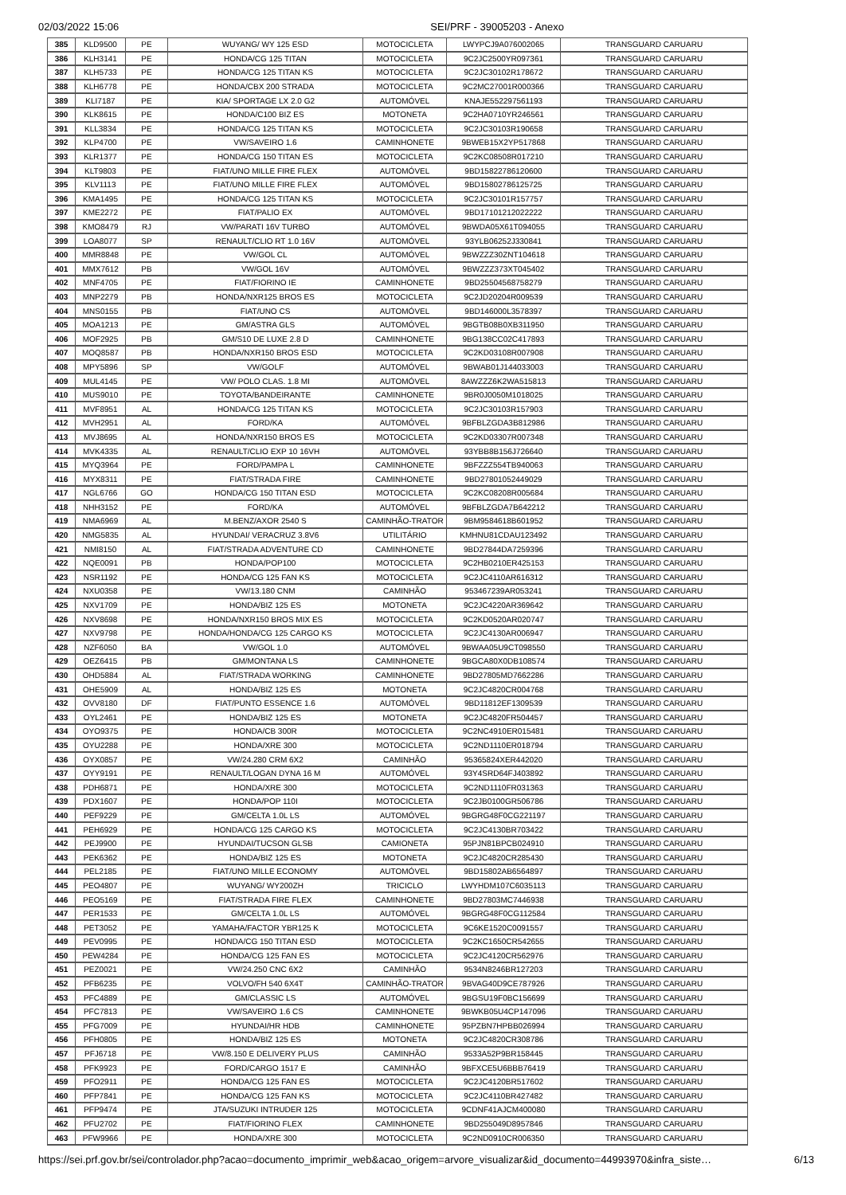02/03/2022 15:06 SEI/PRF - 39005203 - Anexo
| 385 | KLD9500 | PE | WUYANG/ WY 125 ESD | MOTOCICLETA | LWYPCJ9A076002065 | TRANSGUARD CARUARU |
| 386 | KLH3141 | PE | HONDA/CG 125 TITAN | MOTOCICLETA | 9C2JC2500YR097361 | TRANSGUARD CARUARU |
| 387 | KLH5733 | PE | HONDA/CG 125 TITAN KS | MOTOCICLETA | 9C2JC30102R178672 | TRANSGUARD CARUARU |
| 388 | KLH6778 | PE | HONDA/CBX 200 STRADA | MOTOCICLETA | 9C2MC27001R000366 | TRANSGUARD CARUARU |
| 389 | KLI7187 | PE | KIA/ SPORTAGE LX 2.0 G2 | AUTOMÓVEL | KNAJE552297561193 | TRANSGUARD CARUARU |
| 390 | KLK8615 | PE | HONDA/C100 BIZ ES | MOTONETA | 9C2HA0710YR246561 | TRANSGUARD CARUARU |
| 391 | KLL3834 | PE | HONDA/CG 125 TITAN KS | MOTOCICLETA | 9C2JC30103R190658 | TRANSGUARD CARUARU |
| 392 | KLP4700 | PE | VW/SAVEIRO 1.6 | CAMINHONETE | 9BWEB15X2YP517868 | TRANSGUARD CARUARU |
| 393 | KLR1377 | PE | HONDA/CG 150 TITAN ES | MOTOCICLETA | 9C2KC08508R017210 | TRANSGUARD CARUARU |
| 394 | KLT9803 | PE | FIAT/UNO MILLE FIRE FLEX | AUTOMÓVEL | 9BD15822786120600 | TRANSGUARD CARUARU |
| 395 | KLV1113 | PE | FIAT/UNO MILLE FIRE FLEX | AUTOMÓVEL | 9BD15802786125725 | TRANSGUARD CARUARU |
| 396 | KMA1495 | PE | HONDA/CG 125 TITAN KS | MOTOCICLETA | 9C2JC30101R157757 | TRANSGUARD CARUARU |
| 397 | KME2272 | PE | FIAT/PALIO EX | AUTOMÓVEL | 9BD17101212022222 | TRANSGUARD CARUARU |
| 398 | KMO8479 | RJ | VW/PARATI 16V TURBO | AUTOMÓVEL | 9BWDA05X61T094055 | TRANSGUARD CARUARU |
| 399 | LOA8077 | SP | RENAULT/CLIO RT 1.0 16V | AUTOMÓVEL | 93YLB06252J330841 | TRANSGUARD CARUARU |
| 400 | MMR8848 | PE | VW/GOL CL | AUTOMÓVEL | 9BWZZZ30ZNT104618 | TRANSGUARD CARUARU |
| 401 | MMX7612 | PB | VW/GOL 16V | AUTOMÓVEL | 9BWZZZ373XT045402 | TRANSGUARD CARUARU |
| 402 | MNF4705 | PE | FIAT/FIORINO IE | CAMINHONETE | 9BD25504568758279 | TRANSGUARD CARUARU |
| 403 | MNP2279 | PB | HONDA/NXR125 BROS ES | MOTOCICLETA | 9C2JD20204R009539 | TRANSGUARD CARUARU |
| 404 | MNS0155 | PB | FIAT/UNO CS | AUTOMÓVEL | 9BD146000L3578397 | TRANSGUARD CARUARU |
| 405 | MOA1213 | PE | GM/ASTRA GLS | AUTOMÓVEL | 9BGTB08B0XB311950 | TRANSGUARD CARUARU |
| 406 | MOF2925 | PB | GM/S10 DE LUXE 2.8 D | CAMINHONETE | 9BG138CC02C417893 | TRANSGUARD CARUARU |
| 407 | MOQ8587 | PB | HONDA/NXR150 BROS ESD | MOTOCICLETA | 9C2KD03108R007908 | TRANSGUARD CARUARU |
| 408 | MPY5896 | SP | VW/GOLF | AUTOMÓVEL | 9BWAB01J144033003 | TRANSGUARD CARUARU |
| 409 | MUL4145 | PE | VW/ POLO CLAS. 1.8 MI | AUTOMÓVEL | 8AWZZZ6K2WA515813 | TRANSGUARD CARUARU |
| 410 | MUS9010 | PE | TOYOTA/BANDEIRANTE | CAMINHONETE | 9BR0J0050M1018025 | TRANSGUARD CARUARU |
| 411 | MVF8951 | AL | HONDA/CG 125 TITAN KS | MOTOCICLETA | 9C2JC30103R157903 | TRANSGUARD CARUARU |
| 412 | MVH2951 | AL | FORD/KA | AUTOMÓVEL | 9BFBLZGDA3B812986 | TRANSGUARD CARUARU |
| 413 | MVJ8695 | AL | HONDA/NXR150 BROS ES | MOTOCICLETA | 9C2KD03307R007348 | TRANSGUARD CARUARU |
| 414 | MVK4335 | AL | RENAULT/CLIO EXP 10 16VH | AUTOMÓVEL | 93YBB8B156J726640 | TRANSGUARD CARUARU |
| 415 | MYQ3964 | PE | FORD/PAMPA L | CAMINHONETE | 9BFZZZ554TB940063 | TRANSGUARD CARUARU |
| 416 | MYX8311 | PE | FIAT/STRADA FIRE | CAMINHONETE | 9BD27801052449029 | TRANSGUARD CARUARU |
| 417 | NGL6766 | GO | HONDA/CG 150 TITAN ESD | MOTOCICLETA | 9C2KC08208R005684 | TRANSGUARD CARUARU |
| 418 | NHH3152 | PE | FORD/KA | AUTOMÓVEL | 9BFBLZGDA7B642212 | TRANSGUARD CARUARU |
| 419 | NMA6969 | AL | M.BENZ/AXOR 2540 S | CAMINHÃO-TRATOR | 9BM9584618B601952 | TRANSGUARD CARUARU |
| 420 | NMG5835 | AL | HYUNDAI/ VERACRUZ 3.8V6 | UTILITÁRIO | KMHNU81CDAU123492 | TRANSGUARD CARUARU |
| 421 | NMI8150 | AL | FIAT/STRADA ADVENTURE CD | CAMINHONETE | 9BD27844DA7259396 | TRANSGUARD CARUARU |
| 422 | NQE0091 | PB | HONDA/POP100 | MOTOCICLETA | 9C2HB0210ER425153 | TRANSGUARD CARUARU |
| 423 | NSR1192 | PE | HONDA/CG 125 FAN KS | MOTOCICLETA | 9C2JC4110AR616312 | TRANSGUARD CARUARU |
| 424 | NXU0358 | PE | VW/13.180 CNM | CAMINHÃO | 953467239AR053241 | TRANSGUARD CARUARU |
| 425 | NXV1709 | PE | HONDA/BIZ 125 ES | MOTONETA | 9C2JC4220AR369642 | TRANSGUARD CARUARU |
| 426 | NXV8698 | PE | HONDA/NXR150 BROS MIX ES | MOTOCICLETA | 9C2KD0520AR020747 | TRANSGUARD CARUARU |
| 427 | NXV9798 | PE | HONDA/HONDA/CG 125 CARGO KS | MOTOCICLETA | 9C2JC4130AR006947 | TRANSGUARD CARUARU |
| 428 | NZF6050 | BA | VW/GOL 1.0 | AUTOMÓVEL | 9BWAA05U9CT098550 | TRANSGUARD CARUARU |
| 429 | OEZ6415 | PB | GM/MONTANA LS | CAMINHONETE | 9BGCA80X0DB108574 | TRANSGUARD CARUARU |
| 430 | OHD5884 | AL | FIAT/STRADA WORKING | CAMINHONETE | 9BD27805MD7662286 | TRANSGUARD CARUARU |
| 431 | OHE5909 | AL | HONDA/BIZ 125 ES | MOTONETA | 9C2JC4820CR004768 | TRANSGUARD CARUARU |
| 432 | OVV8180 | DF | FIAT/PUNTO ESSENCE 1.6 | AUTOMÓVEL | 9BD11812EF1309539 | TRANSGUARD CARUARU |
| 433 | OYL2461 | PE | HONDA/BIZ 125 ES | MOTONETA | 9C2JC4820FR504457 | TRANSGUARD CARUARU |
| 434 | OYO9375 | PE | HONDA/CB 300R | MOTOCICLETA | 9C2NC4910ER015481 | TRANSGUARD CARUARU |
| 435 | OYU2288 | PE | HONDA/XRE 300 | MOTOCICLETA | 9C2ND1110ER018794 | TRANSGUARD CARUARU |
| 436 | OYX0857 | PE | VW/24.280 CRM 6X2 | CAMINHÃO | 95365824XER442020 | TRANSGUARD CARUARU |
| 437 | OYY9191 | PE | RENAULT/LOGAN DYNA 16 M | AUTOMÓVEL | 93Y4SRD64FJ403892 | TRANSGUARD CARUARU |
| 438 | PDH6871 | PE | HONDA/XRE 300 | MOTOCICLETA | 9C2ND1110FR031363 | TRANSGUARD CARUARU |
| 439 | PDX1607 | PE | HONDA/POP 110I | MOTOCICLETA | 9C2JB0100GR506786 | TRANSGUARD CARUARU |
| 440 | PEF9229 | PE | GM/CELTA 1.0L LS | AUTOMÓVEL | 9BGRG48F0CG221197 | TRANSGUARD CARUARU |
| 441 | PEH6929 | PE | HONDA/CG 125 CARGO KS | MOTOCICLETA | 9C2JC4130BR703422 | TRANSGUARD CARUARU |
| 442 | PEJ9900 | PE | HYUNDAI/TUCSON GLSB | CAMIONETA | 95PJN81BPCB024910 | TRANSGUARD CARUARU |
| 443 | PEK6362 | PE | HONDA/BIZ 125 ES | MOTONETA | 9C2JC4820CR285430 | TRANSGUARD CARUARU |
| 444 | PEL2185 | PE | FIAT/UNO MILLE ECONOMY | AUTOMÓVEL | 9BD15802AB6564897 | TRANSGUARD CARUARU |
| 445 | PEO4807 | PE | WUYANG/ WY200ZH | TRICICLO | LWYHDM107C6035113 | TRANSGUARD CARUARU |
| 446 | PEO5169 | PE | FIAT/STRADA FIRE FLEX | CAMINHONETE | 9BD27803MC7446938 | TRANSGUARD CARUARU |
| 447 | PER1533 | PE | GM/CELTA 1.0L LS | AUTOMÓVEL | 9BGRG48F0CG112584 | TRANSGUARD CARUARU |
| 448 | PET3052 | PE | YAMAHA/FACTOR YBR125 K | MOTOCICLETA | 9C6KE1520C0091557 | TRANSGUARD CARUARU |
| 449 | PEV0995 | PE | HONDA/CG 150 TITAN ESD | MOTOCICLETA | 9C2KC1650CR542655 | TRANSGUARD CARUARU |
| 450 | PEW4284 | PE | HONDA/CG 125 FAN ES | MOTOCICLETA | 9C2JC4120CR562976 | TRANSGUARD CARUARU |
| 451 | PEZ0021 | PE | VW/24.250 CNC 6X2 | CAMINHÃO | 9534N8246BR127203 | TRANSGUARD CARUARU |
| 452 | PFB6235 | PE | VOLVO/FH 540 6X4T | CAMINHÃO-TRATOR | 9BVAG40D9CE787926 | TRANSGUARD CARUARU |
| 453 | PFC4889 | PE | GM/CLASSIC LS | AUTOMÓVEL | 9BGSU19F0BC156699 | TRANSGUARD CARUARU |
| 454 | PFC7813 | PE | VW/SAVEIRO 1.6 CS | CAMINHONETE | 9BWKB05U4CP147096 | TRANSGUARD CARUARU |
| 455 | PFG7009 | PE | HYUNDAI/HR HDB | CAMINHONETE | 95PZBN7HPBB026994 | TRANSGUARD CARUARU |
| 456 | PFH0805 | PE | HONDA/BIZ 125 ES | MOTONETA | 9C2JC4820CR308786 | TRANSGUARD CARUARU |
| 457 | PFJ6718 | PE | VW/8.150 E DELIVERY PLUS | CAMINHÃO | 9533A52P9BR158445 | TRANSGUARD CARUARU |
| 458 | PFK9923 | PE | FORD/CARGO 1517 E | CAMINHÃO | 9BFXCE5U6BBB76419 | TRANSGUARD CARUARU |
| 459 | PFO2911 | PE | HONDA/CG 125 FAN ES | MOTOCICLETA | 9C2JC4120BR517602 | TRANSGUARD CARUARU |
| 460 | PFP7841 | PE | HONDA/CG 125 FAN KS | MOTOCICLETA | 9C2JC4110BR427482 | TRANSGUARD CARUARU |
| 461 | PFP9474 | PE | JTA/SUZUKI INTRUDER 125 | MOTOCICLETA | 9CDNF41AJCM400080 | TRANSGUARD CARUARU |
| 462 | PFU2702 | PE | FIAT/FIORINO FLEX | CAMINHONETE | 9BD255049D8957846 | TRANSGUARD CARUARU |
| 463 | PFW9966 | PE | HONDA/XRE 300 | MOTOCICLETA | 9C2ND0910CR006350 | TRANSGUARD CARUARU |
https://sei.prf.gov.br/sei/controlador.php?acao=documento_imprimir_web&acao_origem=arvore_visualizar&id_documento=44993970&infra_siste… 6/13